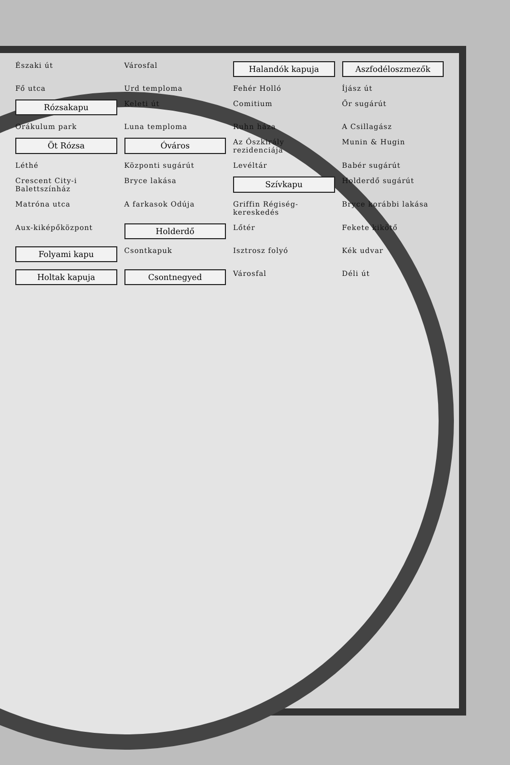Északi út
Városfal
Halandók kapuja
Aszfodéloszmezők
Fő utca
Urd temploma
Fehér Holló
Íjász út
Rózsakapu
Keleti út
Comitium
Őr sugárút
Orákulum park
Luna temploma
Ruhn háza
A Csillagász
Öt Rózsa
Óváros
Az Őszkirály rezidenciája
Munin & Hugin
Léthé
Központi sugárút
Levéltár
Babér sugárút
Crescent City-i Balettszínház
Bryce lakása
Szívkapu
Holderdő sugárút
Matróna utca
A farkasok Odúja
Griffin Régiség-kereskedés
Bryce korábbi lakása
Aux-kiképőközpont
Holderdő
Lőtér
Fekete kikötő
Folyami kapu
Csontkapuk
Isztrosz folyó
Kék udvar
Holtak kapuja
Csontnegyed
Városfal
Déli út